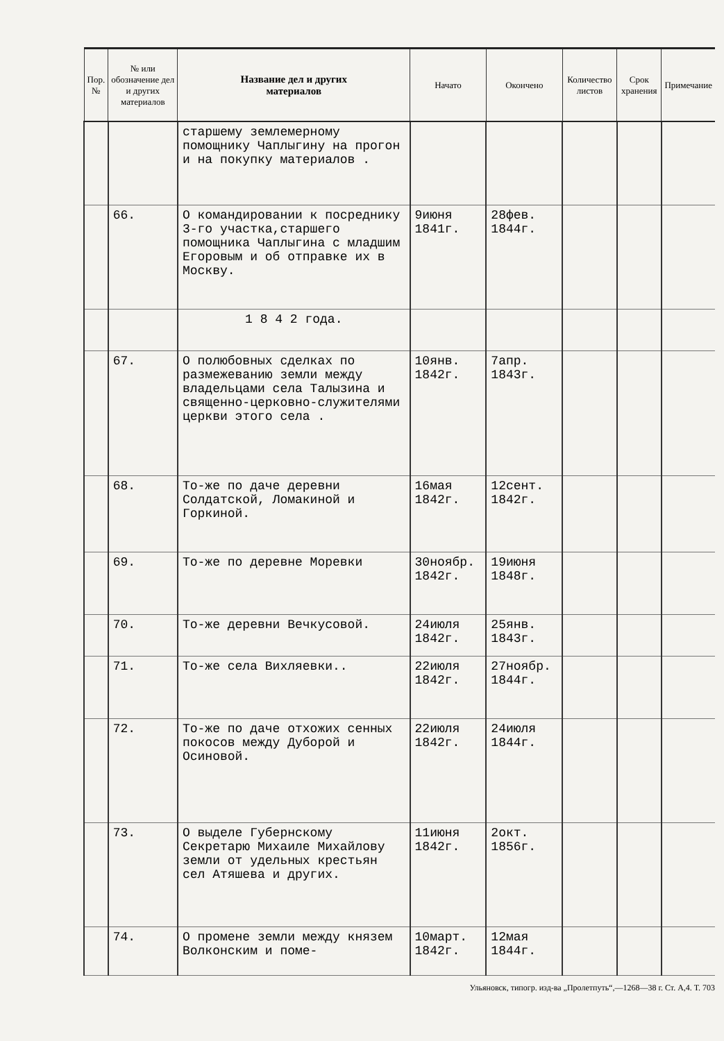| Пор. № | № или обозначение дел и других материалов | Название дел и других материалов | Начато | Окончено | Количество листов | Срок хранения | Примечание |
| --- | --- | --- | --- | --- | --- | --- | --- |
| | | старшему землемерному помощнику Чаплыгину на прогон и на покупку материалов . | | | | | |
| | 66. | О командировании к посреднику 3-го участка,старшего помощника Чаплыгина с младшим Егоровым и об отправке их в Москву. | 9июня 1841г. | 28фев. 1844г. | | | |
| | | 1 8 4 2 года. | | | | | |
| | 67. | О полюбовных сделках по размежеванию земли между владельцами села Талызина и священно-церковно-служителями церкви этого села . | 10янв. 1842г. | 7апр. 1843г. | | | |
| | 68. | То-же по даче деревни Солдатской, Ломакиной и Горкиной. | 16мая 1842г. | 12сент. 1842г. | | | |
| | 69. | То-же по деревне Моревки | 30ноябр. 1842г. | 19июня 1848г. | | | |
| | 70. | То-же деревни Вечкусовой. | 24июля 1842г. | 25янв. 1843г. | | | |
| | 71. | То-же села Вихляевки.. | 22июля 1842г. | 27ноябр. 1844г. | | | |
| | 72. | То-же по даче отхожих сенных покосов между Дуборой и Осиновой. | 22июля 1842г. | 24июля 1844г. | | | |
| | 73. | О выделе Губернскому Секретарю Михаиле Михайлову земли от удельных крестьян сел Атяшева и других. | 11июня 1842г. | 2окт. 1856г. | | | |
| | 74. | О промене земли между князем Волконским и поме- | 10март. 1842г. | 12мая 1844г. | | | |
Ульяновск, типогр. изд-ва „Пролетпуть“,—1268—38 г. Ст. А,4. Т. 703